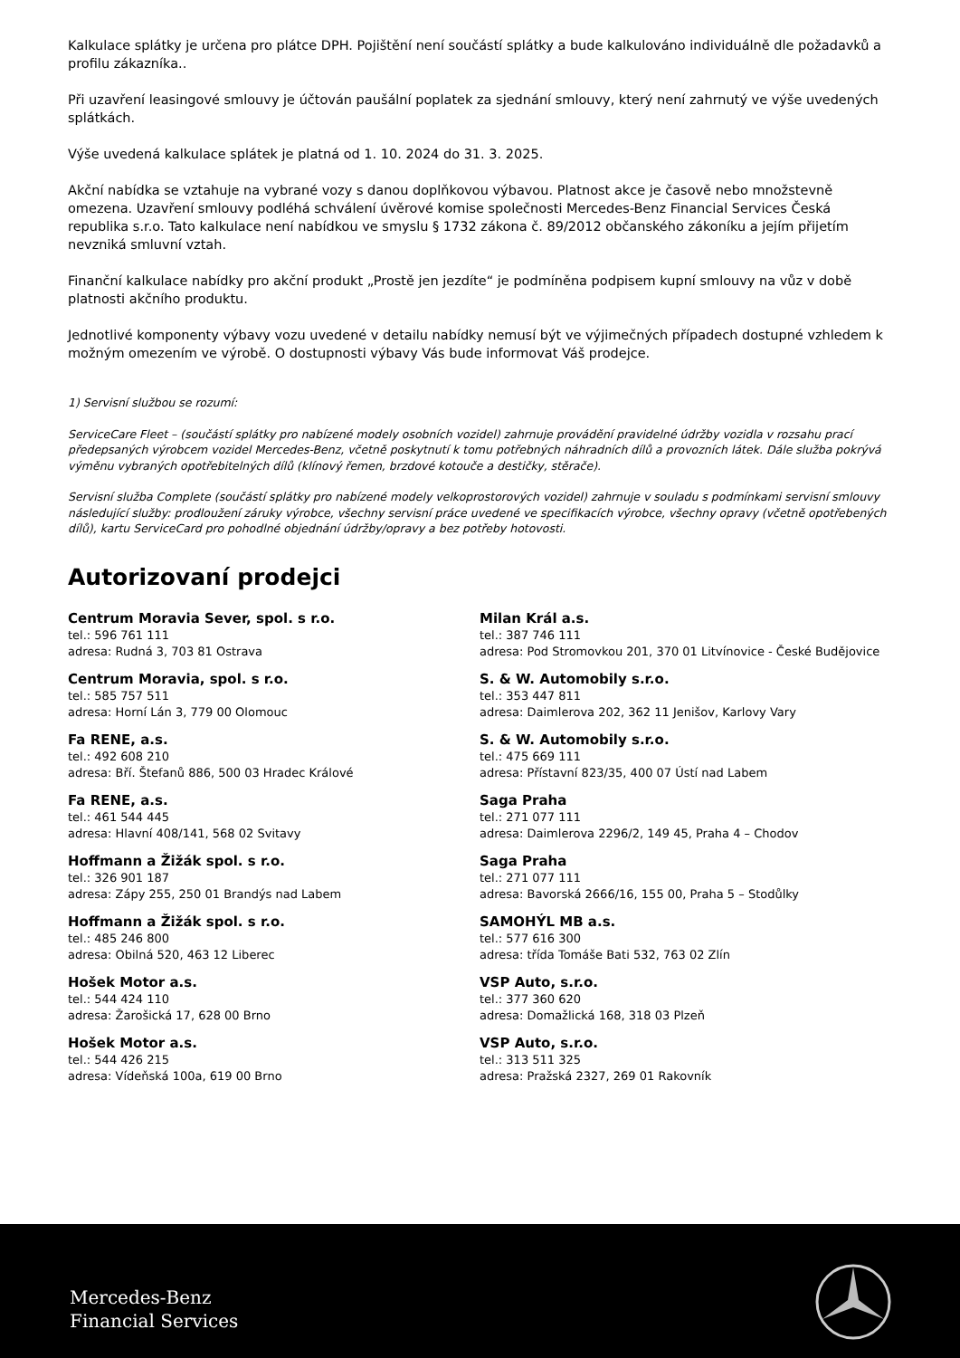Kalkulace splátky je určena pro plátce DPH. Pojištění není součástí splátky a bude kalkulováno individuálně dle požadavků a profilu zákazníka..
Při uzavření leasingové smlouvy je účtován paušální poplatek za sjednání smlouvy, který není zahrnutý ve výše uvedených splátkách.
Výše uvedená kalkulace splátek je platná od 1. 10. 2024 do 31. 3. 2025.
Akční nabídka se vztahuje na vybrané vozy s danou doplňkovou výbavou. Platnost akce je časově nebo množstevně omezena. Uzavření smlouvy podléhá schválení úvěrové komise společnosti Mercedes-Benz Financial Services Česká republika s.r.o. Tato kalkulace není nabídkou ve smyslu § 1732 zákona č. 89/2012 občanského zákoníku a jejím přijetím nevzniká smluvní vztah.
Finanční kalkulace nabídky pro akční produkt „Prostě jen jezdíte“ je podmíněna podpisem kupní smlouvy na vůz v době platnosti akčního produktu.
Jednotlivé komponenty výbavy vozu uvedené v detailu nabídky nemusí být ve výjimečných případech dostupné vzhledem k možným omezením ve výrobě. O dostupnosti výbavy Vás bude informovat Váš prodejce.
1) Servisní službou se rozumí:
ServiceCare Fleet – (součástí splátky pro nabízené modely osobních vozidel) zahrnuje provádění pravidelné údržby vozidla v rozsahu prací předepsaných výrobcem vozidel Mercedes-Benz, včetně poskytnutí k tomu potřebných náhradních dílů a provozních látek. Dále služba pokrývá výměnu vybraných opotřebitelných dílů (klínový řemen, brzdové kotouče a destičky, stěrače).
Servisní služba Complete (součástí splátky pro nabízené modely velkoprostorových vozidel) zahrnuje v souladu s podmínkami servisní smlouvy následující služby: prodloužení záruky výrobce, všechny servisní práce uvedené ve specifikacích výrobce, všechny opravy (včetně opotřebených dílů), kartu ServiceCard pro pohodlné objednání údržby/opravy a bez potřeby hotovosti.
Autorizovaní prodejci
Centrum Moravia Sever, spol. s r.o.
tel.: 596 761 111
adresa: Rudná 3, 703 81 Ostrava
Centrum Moravia, spol. s r.o.
tel.: 585 757 511
adresa: Horní Lán 3, 779 00 Olomouc
Fa RENE, a.s.
tel.: 492 608 210
adresa: Bří. Štefanů 886, 500 03 Hradec Králové
Fa RENE, a.s.
tel.: 461 544 445
adresa: Hlavní 408/141, 568 02 Svitavy
Hoffmann a Žižák spol. s r.o.
tel.: 326 901 187
adresa: Zápy 255, 250 01 Brandýs nad Labem
Hoffmann a Žižák spol. s r.o.
tel.: 485 246 800
adresa: Obilná 520, 463 12 Liberec
Hošek Motor a.s.
tel.: 544 424 110
adresa: Žarošická 17, 628 00 Brno
Hošek Motor a.s.
tel.: 544 426 215
adresa: Vídeňská 100a, 619 00 Brno
Milan Král a.s.
tel.: 387 746 111
adresa: Pod Stromovkou 201, 370 01 Litvínovice - České Budějovice
S. & W. Automobily s.r.o.
tel.: 353 447 811
adresa: Daimlerova 202, 362 11 Jenišov, Karlovy Vary
S. & W. Automobily s.r.o.
tel.: 475 669 111
adresa: Přístavní 823/35, 400 07 Ústí nad Labem
Saga Praha
tel.: 271 077 111
adresa: Daimlerova 2296/2, 149 45, Praha 4 – Chodov
Saga Praha
tel.: 271 077 111
adresa: Bavorská 2666/16, 155 00, Praha 5 – Stodůlky
SAMOHÝL MB a.s.
tel.: 577 616 300
adresa: třída Tomáše Bati 532, 763 02 Zlín
VSP Auto, s.r.o.
tel.: 377 360 620
adresa: Domažlická 168, 318 03 Plzeň
VSP Auto, s.r.o.
tel.: 313 511 325
adresa: Pražská 2327, 269 01 Rakovník
Mercedes-Benz
Financial Services